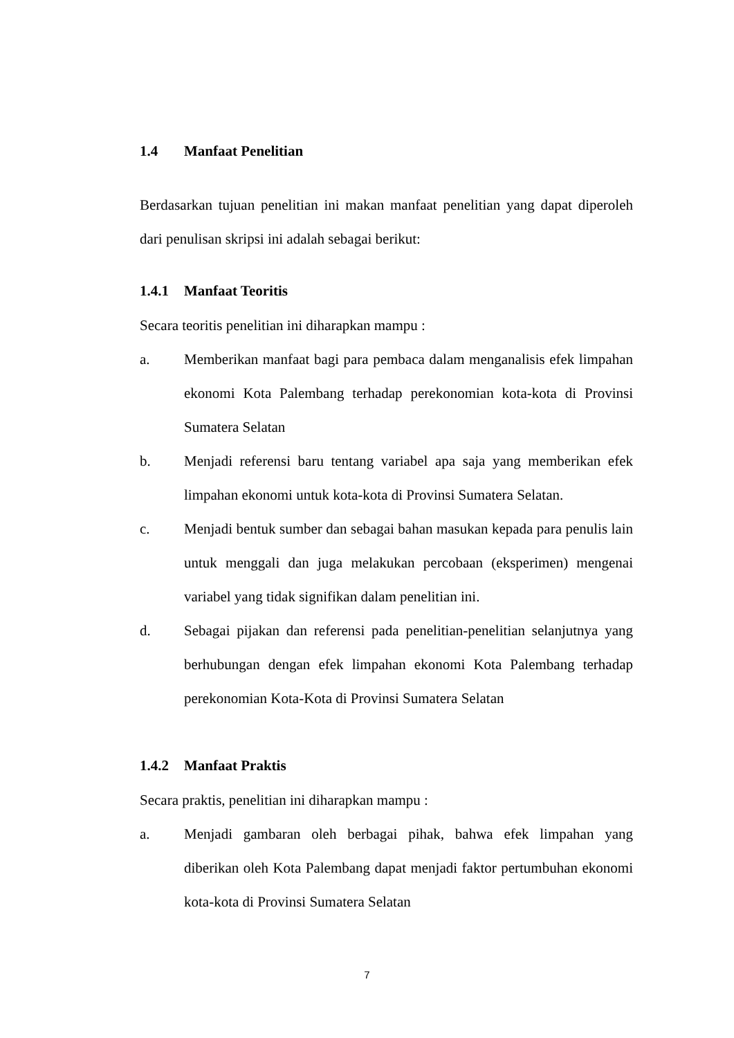1.4 Manfaat Penelitian
Berdasarkan tujuan penelitian ini makan manfaat penelitian yang dapat diperoleh dari penulisan skripsi ini adalah sebagai berikut:
1.4.1 Manfaat Teoritis
Secara teoritis penelitian ini diharapkan mampu :
a. Memberikan manfaat bagi para pembaca dalam menganalisis efek limpahan ekonomi Kota Palembang terhadap perekonomian kota-kota di Provinsi Sumatera Selatan
b. Menjadi referensi baru tentang variabel apa saja yang memberikan efek limpahan ekonomi untuk kota-kota di Provinsi Sumatera Selatan.
c. Menjadi bentuk sumber dan sebagai bahan masukan kepada para penulis lain untuk menggali dan juga melakukan percobaan (eksperimen) mengenai variabel yang tidak signifikan dalam penelitian ini.
d. Sebagai pijakan dan referensi pada penelitian-penelitian selanjutnya yang berhubungan dengan efek limpahan ekonomi Kota Palembang terhadap perekonomian Kota-Kota di Provinsi Sumatera Selatan
1.4.2 Manfaat Praktis
Secara praktis, penelitian ini diharapkan mampu :
a. Menjadi gambaran oleh berbagai pihak, bahwa efek limpahan yang diberikan oleh Kota Palembang dapat menjadi faktor pertumbuhan ekonomi kota-kota di Provinsi Sumatera Selatan
7